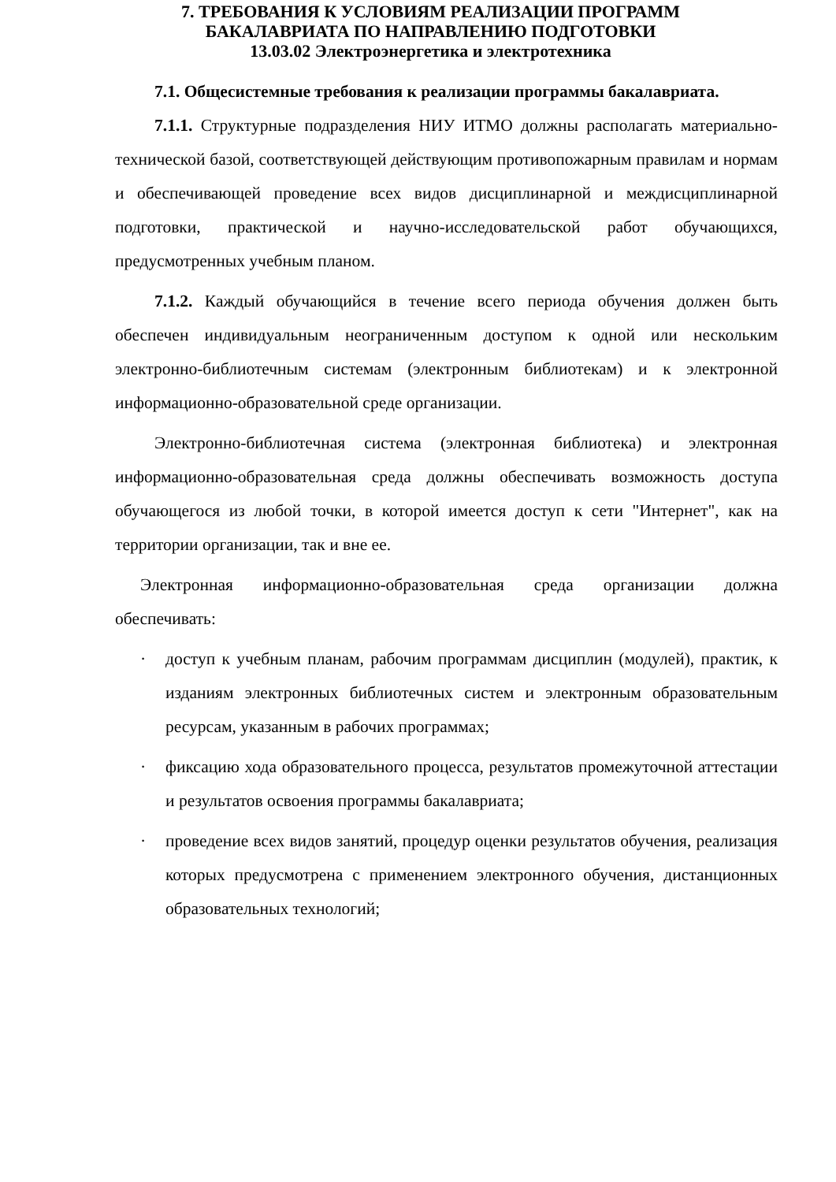7. ТРЕБОВАНИЯ К УСЛОВИЯМ РЕАЛИЗАЦИИ ПРОГРАММ
БАКАЛАВРИАТА ПО НАПРАВЛЕНИЮ ПОДГОТОВКИ
13.03.02 Электроэнергетика и электротехника
7.1. Общесистемные требования к реализации программы бакалавриата.
7.1.1. Структурные подразделения НИУ ИТМО должны располагать материально-технической базой, соответствующей действующим противопожарным правилам и нормам и обеспечивающей проведение всех видов дисциплинарной и междисциплинарной подготовки, практической и научно-исследовательской работ обучающихся, предусмотренных учебным планом.
7.1.2. Каждый обучающийся в течение всего периода обучения должен быть обеспечен индивидуальным неограниченным доступом к одной или нескольким электронно-библиотечным системам (электронным библиотекам) и к электронной информационно-образовательной среде организации.
Электронно-библиотечная система (электронная библиотека) и электронная информационно-образовательная среда должны обеспечивать возможность доступа обучающегося из любой точки, в которой имеется доступ к сети "Интернет", как на территории организации, так и вне ее.
Электронная информационно-образовательная среда организации должна обеспечивать:
· доступ к учебным планам, рабочим программам дисциплин (модулей), практик, к изданиям электронных библиотечных систем и электронным образовательным ресурсам, указанным в рабочих программах;
· фиксацию хода образовательного процесса, результатов промежуточной аттестации и результатов освоения программы бакалавриата;
· проведение всех видов занятий, процедур оценки результатов обучения, реализация которых предусмотрена с применением электронного обучения, дистанционных образовательных технологий;